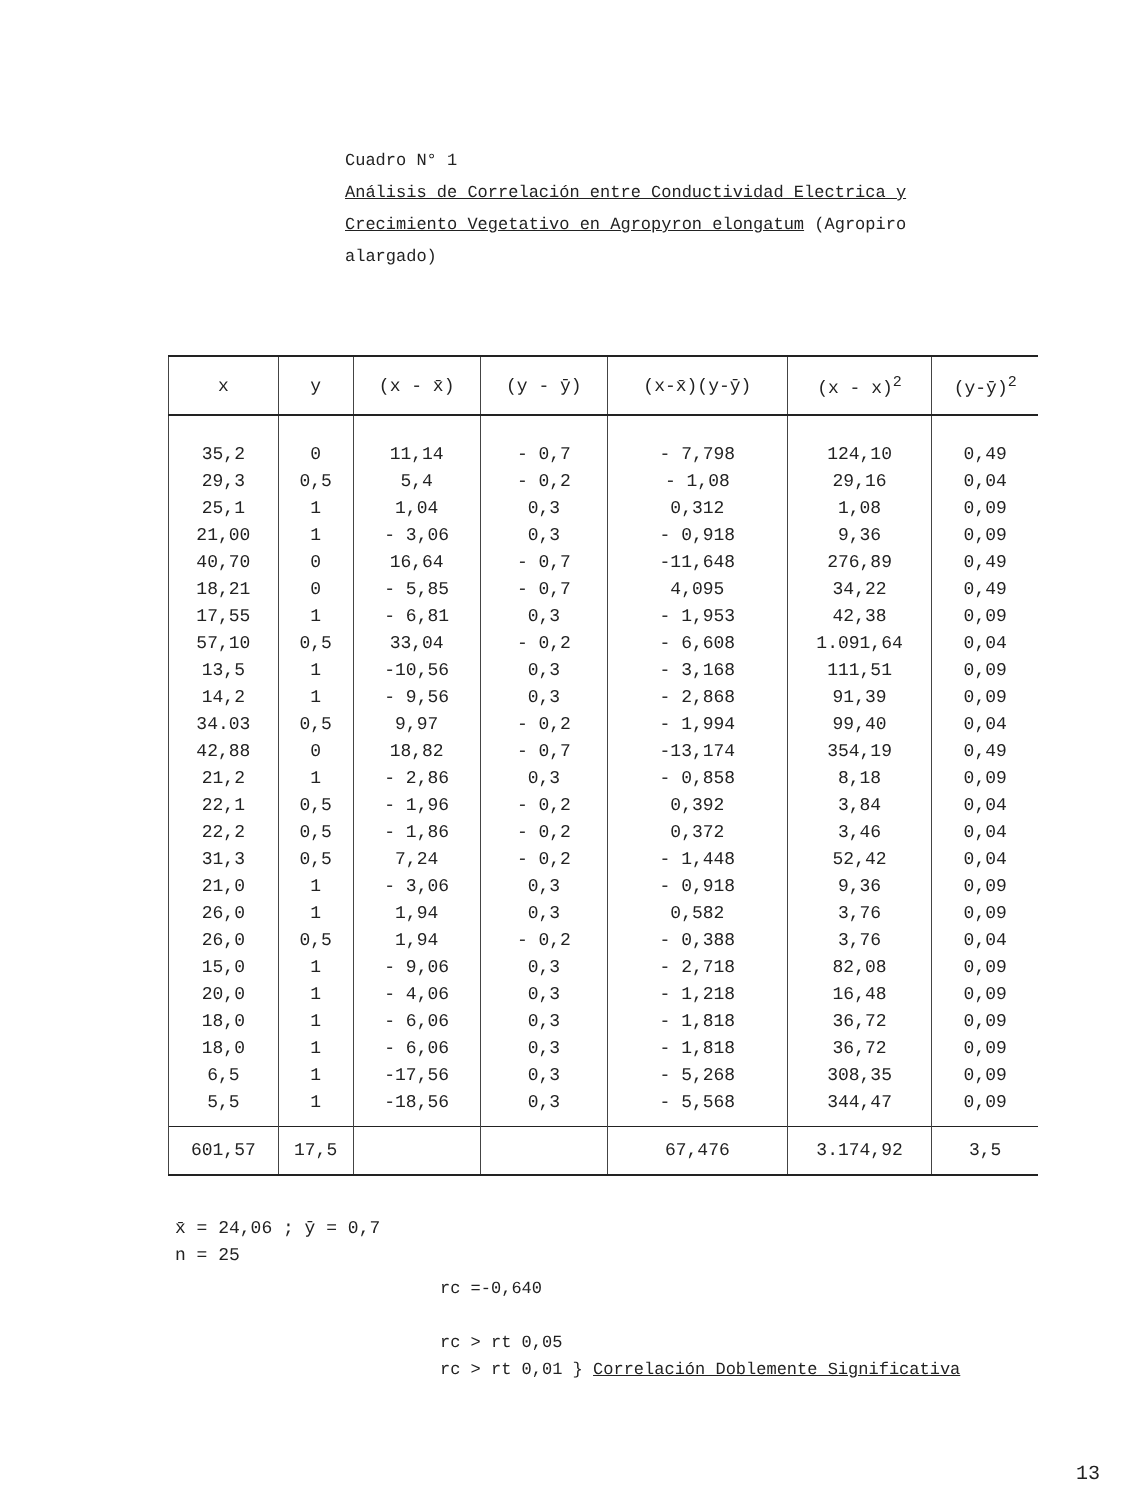Cuadro N° 1
Análisis de Correlación entre Conductividad Electrica y
Crecimiento Vegetativo en Agropyron elongatum (Agropiro
alargado)
| x | y | (x - x̄) | (y - ȳ) | (x-x̄)(y-ȳ) | (x - x)<sup>2</sup> | (y-ȳ)<sup>2</sup> |
| --- | --- | --- | --- | --- | --- | --- |
| 35,2 29,3 25,1 21,00 40,70 18,21 17,55 57,10 13,5 14,2 34.03 42,88 21,2 22,1 22,2 31,3 21,0 26,0 26,0 15,0 20,0 18,0 18,0 6,5 5,5 | 0 0,5 1 1 0 0 1 0,5 1 1 0,5 0 1 0,5 0,5 0,5 1 1 0,5 1 1 1 1 1 1 | 11,14 5,4 1,04 - 3,06 16,64 - 5,85 - 6,81 33,04 -10,56 - 9,56 9,97 18,82 - 2,86 - 1,96 - 1,86 7,24 - 3,06 1,94 1,94 - 9,06 - 4,06 - 6,06 - 6,06 -17,56 -18,56 | - 0,7 - 0,2 0,3 0,3 - 0,7 - 0,7 0,3 - 0,2 0,3 0,3 - 0,2 - 0,7 0,3 - 0,2 - 0,2 - 0,2 0,3 0,3 - 0,2 0,3 0,3 0,3 0,3 0,3 0,3 | - 7,798 - 1,08 0,312 - 0,918 -11,648 4,095 - 1,953 - 6,608 - 3,168 - 2,868 - 1,994 -13,174 - 0,858 0,392 0,372 - 1,448 - 0,918 0,582 - 0,388 - 2,718 - 1,218 - 1,818 - 1,818 - 5,268 - 5,568 | 124,10 29,16 1,08 9,36 276,89 34,22 42,38 1.091,64 111,51 91,39 99,40 354,19 8,18 3,84 3,46 52,42 9,36 3,76 3,76 82,08 16,48 36,72 36,72 308,35 344,47 | 0,49 0,04 0,09 0,09 0,49 0,49 0,09 0,04 0,09 0,09 0,04 0,49 0,09 0,04 0,04 0,04 0,09 0,09 0,04 0,09 0,09 0,09 0,09 0,09 0,09 |
| 601,57 | 17,5 | | | 67,476 | 3.174,92 | 3,5 |
x̄ = 24,06 ; ȳ = 0,7
n = 25
rc =-0,640
rc > rt 0,05
rc > rt 0,01 } Correlación Doblemente Significativa
13